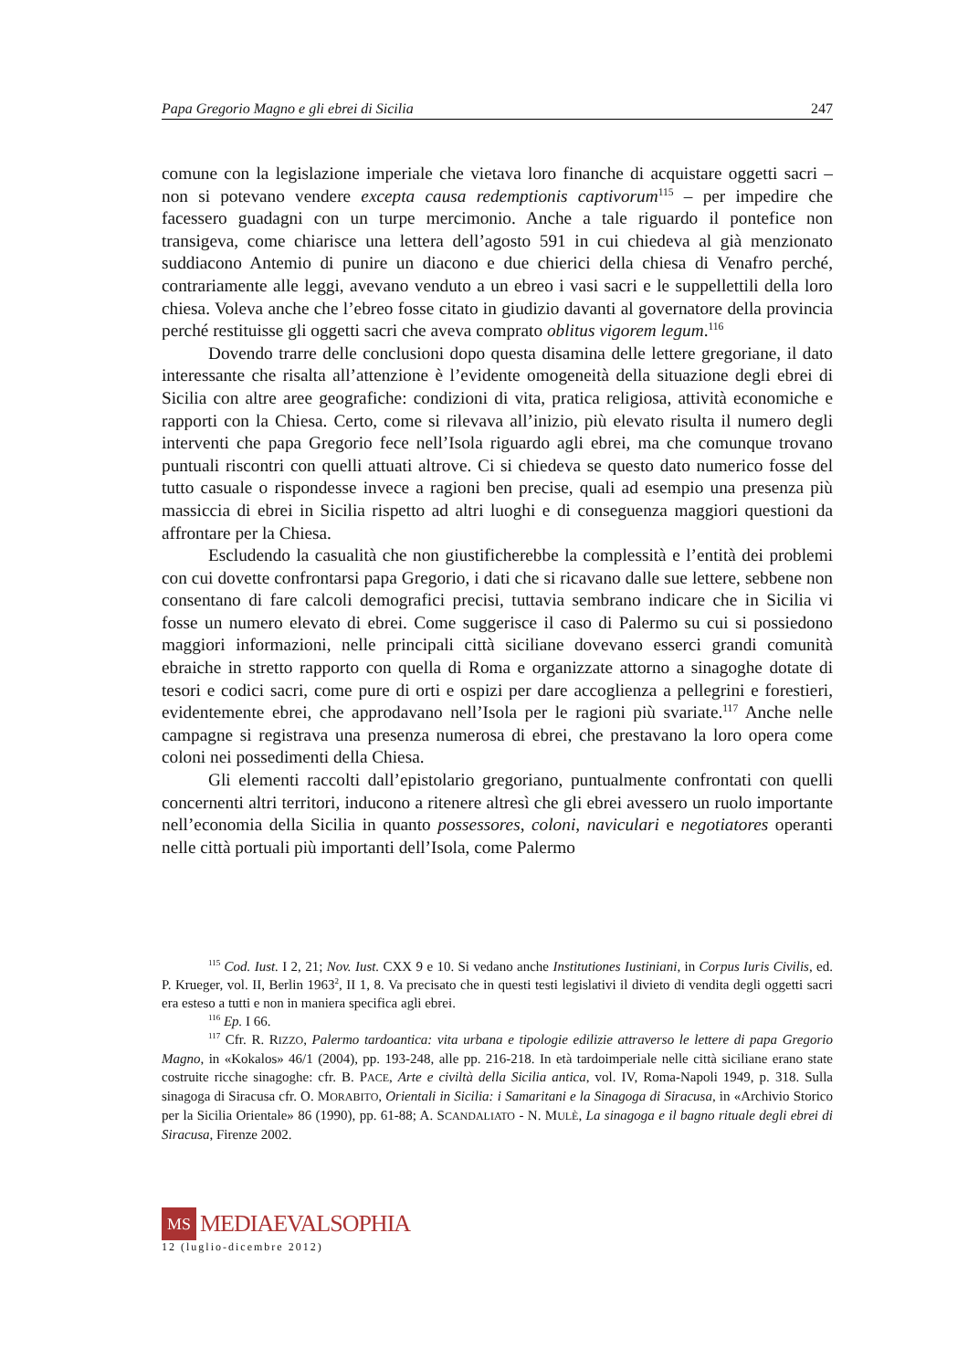Papa Gregorio Magno e gli ebrei di Sicilia 247
comune con la legislazione imperiale che vietava loro finanche di acquistare oggetti sacri – non si potevano vendere excepta causa redemptionis captivorum<sup>115</sup> – per impedire che facessero guadagni con un turpe mercimonio. Anche a tale riguardo il pontefice non transigeva, come chiarisce una lettera dell’agosto 591 in cui chiedeva al già menzionato suddiacono Antemio di punire un diacono e due chierici della chiesa di Venafro perché, contrariamente alle leggi, avevano venduto a un ebreo i vasi sacri e le suppellettili della loro chiesa. Voleva anche che l’ebreo fosse citato in giudizio davanti al governatore della provincia perché restituisse gli oggetti sacri che aveva comprato oblitus vigorem legum.<sup>116</sup>
Dovendo trarre delle conclusioni dopo questa disamina delle lettere gregoriane, il dato interessante che risalta all’attenzione è l’evidente omogeneità della situazione degli ebrei di Sicilia con altre aree geografiche: condizioni di vita, pratica religiosa, attività economiche e rapporti con la Chiesa. Certo, come si rilevava all’inizio, più elevato risulta il numero degli interventi che papa Gregorio fece nell’Isola riguardo agli ebrei, ma che comunque trovano puntuali riscontri con quelli attuati altrove. Ci si chiedeva se questo dato numerico fosse del tutto casuale o rispondesse invece a ragioni ben precise, quali ad esempio una presenza più massiccia di ebrei in Sicilia rispetto ad altri luoghi e di conseguenza maggiori questioni da affrontare per la Chiesa.
Escludendo la casualità che non giustificherebbe la complessità e l’entità dei problemi con cui dovette confrontarsi papa Gregorio, i dati che si ricavano dalle sue lettere, sebbene non consentano di fare calcoli demografici precisi, tuttavia sembrano indicare che in Sicilia vi fosse un numero elevato di ebrei. Come suggerisce il caso di Palermo su cui si possiedono maggiori informazioni, nelle principali città siciliane dovevano esserci grandi comunità ebraiche in stretto rapporto con quella di Roma e organizzate attorno a sinagoghe dotate di tesori e codici sacri, come pure di orti e ospizi per dare accoglienza a pellegrini e forestieri, evidentemente ebrei, che approdavano nell’Isola per le ragioni più svariate.<sup>117</sup> Anche nelle campagne si registrava una presenza numerosa di ebrei, che prestavano la loro opera come coloni nei possedimenti della Chiesa.
Gli elementi raccolti dall’epistolario gregoriano, puntualmente confrontati con quelli concernenti altri territori, inducono a ritenere altresì che gli ebrei avessero un ruolo importante nell’economia della Sicilia in quanto possessores, coloni, naviculari e negotiatores operanti nelle città portuali più importanti dell’Isola, come Palermo
<sup>115</sup> Cod. Iust. I 2, 21; Nov. Iust. CXX 9 e 10. Si vedano anche Institutiones Iustiniani, in Corpus Iuris Civilis, ed. P. Krueger, vol. II, Berlin 1963<sup>2</sup>, II 1, 8. Va precisato che in questi testi legislativi il divieto di vendita degli oggetti sacri era esteso a tutti e non in maniera specifica agli ebrei.
<sup>116</sup> Ep. I 66.
<sup>117</sup> Cfr. R. RIZZO, Palermo tardoantica: vita urbana e tipologie edilizie attraverso le lettere di papa Gregorio Magno, in «Kokalos» 46/1 (2004), pp. 193-248, alle pp. 216-218. In età tardoimperiale nelle città siciliane erano state costruite ricche sinagoghe: cfr. B. PACE, Arte e civiltà della Sicilia antica, vol. IV, Roma-Napoli 1949, p. 318. Sulla sinagoga di Siracusa cfr. O. MORABITO, Orientali in Sicilia: i Samaritani e la Sinagoga di Siracusa, in «Archivio Storico per la Sicilia Orientale» 86 (1990), pp. 61-88; A. SCANDALIATO - N. MULÈ, La sinagoga e il bagno rituale degli ebrei di Siracusa, Firenze 2002.
MS
MEDIAEVALSOPHIA
12 (luglio-dicembre 2012)